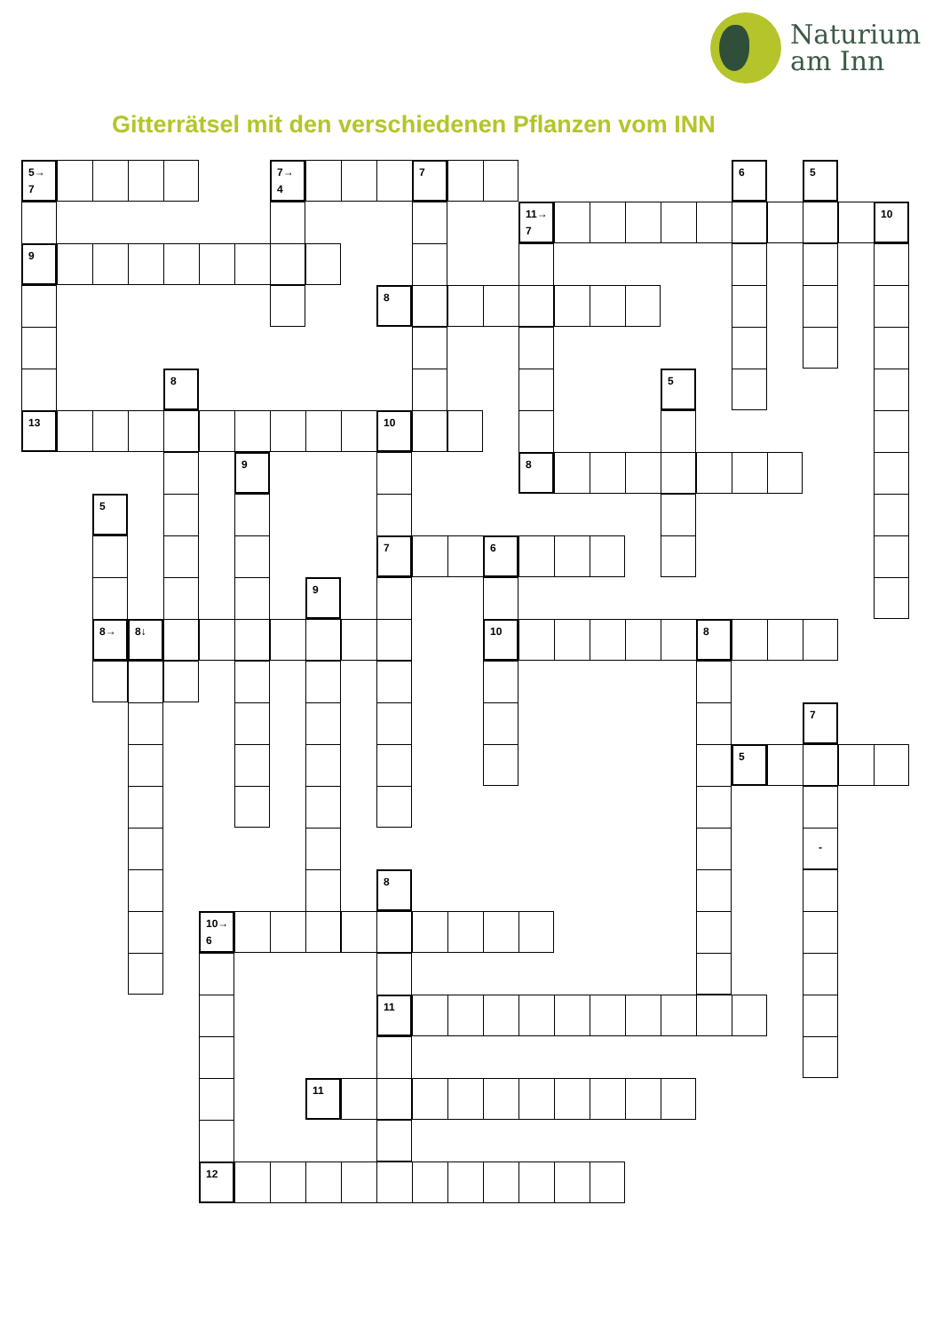Naturium
am Inn
Gitterrätsel mit den verschiedenen Pflanzen vom INN
5→
7
7→
4
7
6
5
11→
7
10
9
8
8
5
13
10
9
8
5
7
6
9
8→
8↓
10
8
7
5
-
8
10→
6
11
11
12